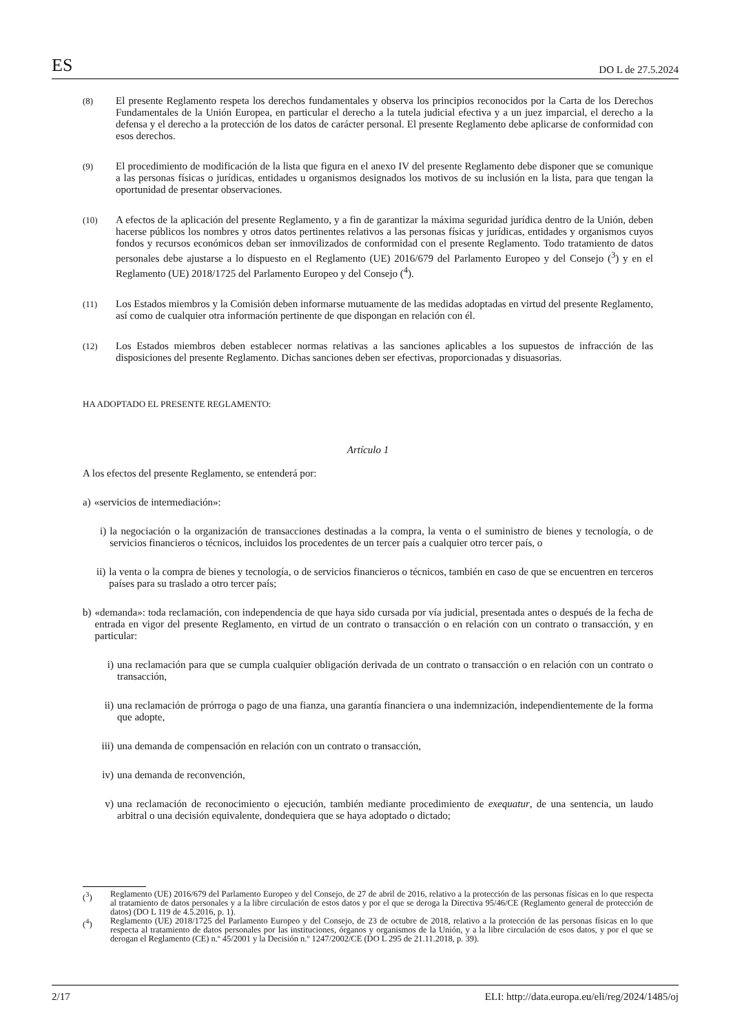ES DO L de 27.5.2024
(8)
El presente Reglamento respeta los derechos fundamentales y observa los principios reconocidos por la Carta de los Derechos Fundamentales de la Unión Europea, en particular el derecho a la tutela judicial efectiva y a un juez imparcial, el derecho a la defensa y el derecho a la protección de los datos de carácter personal. El presente Reglamento debe aplicarse de conformidad con esos derechos.
(9)
El procedimiento de modificación de la lista que figura en el anexo IV del presente Reglamento debe disponer que se comunique a las personas físicas o jurídicas, entidades u organismos designados los motivos de su inclusión en la lista, para que tengan la oportunidad de presentar observaciones.
(10)
A efectos de la aplicación del presente Reglamento, y a fin de garantizar la máxima seguridad jurídica dentro de la Unión, deben hacerse públicos los nombres y otros datos pertinentes relativos a las personas físicas y jurídicas, entidades y organismos cuyos fondos y recursos económicos deban ser inmovilizados de conformidad con el presente Reglamento. Todo tratamiento de datos personales debe ajustarse a lo dispuesto en el Reglamento (UE) 2016/679 del Parlamento Europeo y del Consejo (<sup>3</sup>) y en el Reglamento (UE) 2018/1725 del Parlamento Europeo y del Consejo (<sup>4</sup>).
(11)
Los Estados miembros y la Comisión deben informarse mutuamente de las medidas adoptadas en virtud del presente Reglamento, así como de cualquier otra información pertinente de que dispongan en relación con él.
(12)
Los Estados miembros deben establecer normas relativas a las sanciones aplicables a los supuestos de infracción de las disposiciones del presente Reglamento. Dichas sanciones deben ser efectivas, proporcionadas y disuasorias.
HA ADOPTADO EL PRESENTE REGLAMENTO:
Artículo 1
A los efectos del presente Reglamento, se entenderá por:
a) «servicios de intermediación»:
i) la negociación o la organización de transacciones destinadas a la compra, la venta o el suministro de bienes y tecnología, o de servicios financieros o técnicos, incluidos los procedentes de un tercer país a cualquier otro tercer país, o
ii) la venta o la compra de bienes y tecnología, o de servicios financieros o técnicos, también en caso de que se encuentren en terceros países para su traslado a otro tercer país;
b) «demanda»: toda reclamación, con independencia de que haya sido cursada por vía judicial, presentada antes o después de la fecha de entrada en vigor del presente Reglamento, en virtud de un contrato o transacción o en relación con un contrato o transacción, y en particular:
i) una reclamación para que se cumpla cualquier obligación derivada de un contrato o transacción o en relación con un contrato o transacción,
ii)
una reclamación de prórroga o pago de una fianza, una garantía financiera o una indemnización, independientemente de la forma que adopte,
iii)
una demanda de compensación en relación con un contrato o transacción,
iv)
una demanda de reconvención,
v) una reclamación de reconocimiento o ejecución, también mediante procedimiento de exequatur, de una sentencia, un laudo arbitral o una decisión equivalente, dondequiera que se haya adoptado o dictado;
(<sup>3</sup>) Reglamento (UE) 2016/679 del Parlamento Europeo y del Consejo, de 27 de abril de 2016, relativo a la protección de las personas físicas en lo que respecta al tratamiento de datos personales y a la libre circulación de estos datos y por el que se deroga la Directiva 95/46/CE (Reglamento general de protección de datos) (DO L 119 de 4.5.2016, p. 1).
(<sup>4</sup>) Reglamento (UE) 2018/1725 del Parlamento Europeo y del Consejo, de 23 de octubre de 2018, relativo a la protección de las personas físicas en lo que respecta al tratamiento de datos personales por las instituciones, órganos y organismos de la Unión, y a la libre circulación de esos datos, y por el que se derogan el Reglamento (CE) n.º 45/2001 y la Decisión n.º 1247/2002/CE (DO L 295 de 21.11.2018, p. 39).
2/17 ELI: http://data.europa.eu/eli/reg/2024/1485/oj